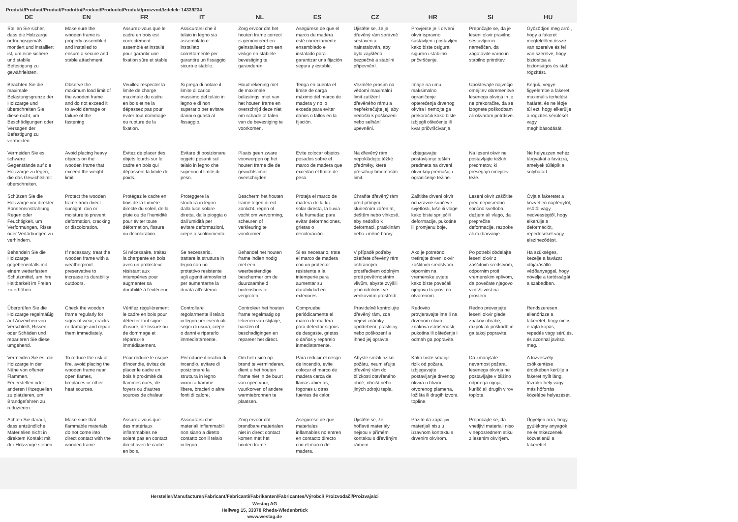Produkt/Product/Produit/Prodotto/Product/Producto/Produkt/proizvod/Izdelek: 14339234
| DE | EN | FR | IT | NL | ES | CZ | HR | SI | HU |
| --- | --- | --- | --- | --- | --- | --- | --- | --- | --- |
| Stellen Sie sicher, dass die Holzzarge ordnungsgemäß montiert und installiert ist, um eine sichere und stabile Befestigung zu gewährleisten. | Make sure the wooden frame is properly assembled and installed to ensure a secure and stable attachment. | Assurez-vous que le cadre en bois est correctement assemblé et installé pour garantir une fixation sûre et stable. | Assicurarsi che il telaio in legno sia assemblato e installato correttamente per garantire un fissaggio sicuro e stabile. | Zorg ervoor dat het houten frame correct is gemonteerd en geïnstalleerd om een veilige en stabiele bevestiging te garanderen. | Asegúrese de que el marco de madera esté correctamente ensamblado e instalado para garantizar una fijación segura y estable. | Ujistěte se, že je dřevěný rám správně sestaven a nainstalován, aby bylo zajištěno bezpečné a stabilní připevnění. | Provjerite je li drveni okvir ispravno sastavljen i postavljen kako biste osigurali sigurno i stabilno pričvršćenje. | Prepričajte se, da je leseni okvir pravilno sestavljen in nameščen, da zagotovite varno in stabilno pritrditev. | Győződjön meg arról, hogy a fakeret megfelelően össze van szerelve és fel van szerelve, hogy biztosítsa a biztonságos és stabil rögzítést. |
| Beachten Sie die maximale Belastungsgrenze der Holzzarge und überschreiten Sie diese nicht, um Beschädigungen oder Versagen der Befestigung zu vermeiden. | Observe the maximum load limit of the wooden frame and do not exceed it to avoid damage or failure of the fastening. | Veuillez respecter la limite de charge maximale du cadre en bois et ne la dépassez pas pour éviter tout dommage ou rupture de la fixation. | Si prega di notare il limite di carico massimo del telaio in legno e di non superarlo per evitare danni o guasti al fissaggio. | Houd rekening met de maximale belastingslimiet van het houten frame en overschrijd deze niet om schade of falen van de bevestiging te voorkomen. | Tenga en cuenta el límite de carga máximo del marco de madera y no lo exceda para evitar daños o fallos en la fijación. | Vezměte prosím na vědomí maximální limit zatížení dřevěného rámu a nepřekračujte jej, aby nedošlo k poškození nebo selhání upevnění. | Imajte na umu maksimalno ograničenje opterećenja drvenog okvira i nemojte ga prekoračiti kako biste izbjegli oštećenje ili kvar pričvršćivanja. | Upoštevajte največjo omejitev obremenitve lesenega okvirja in je ne prekoračite, da se izognete poškodbam ali okvaram pritrditve. | Kérjük, vegye figyelembe a fakeret maximális terhelési határát, és ne lépje túl ezt, hogy elkerülje a rögzítés sérülését vagy meghibásodását. |
| Vermeiden Sie es, schwere Gegenstände auf die Holzzarge zu legen, die das Gewichtslimit überschreiten. | Avoid placing heavy objects on the wooden frame that exceed the weight limit. | Évitez de placer des objets lourds sur le cadre en bois qui dépassent la limite de poids. | Evitare di posizionare oggetti pesanti sul telaio in legno che superino il limite di peso. | Plaats geen zware voorwerpen op het houten frame die de gewichtslimiet overschrijden. | Evite colocar objetos pesados sobre el marco de madera que excedan el límite de peso. | Na dřevěný rám nepokládejte těžké předměty, které přesahují hmotnostní limit. | Izbjegavajte postavljanje teških predmeta na drveni okvir koji premašuju ograničenje težine. | Na leseni okvir ne postavljajte težkih predmetov, ki presegajo omejitev teže. | Ne helyezzen nehéz tárgyakat a favázra, amelyek túllépik a súlyhatárt. |
| Schützen Sie die Holzzarge vor direkter Sonneneinstrahlung, Regen oder Feuchtigkeit, um Verformungen, Risse oder Verfärbungen zu verhindern. | Protect the wooden frame from direct sunlight, rain or moisture to prevent deformation, cracking or discoloration. | Protégez le cadre en bois de la lumière directe du soleil, de la pluie ou de l'humidité pour éviter toute déformation, fissure ou décoloration. | Proteggere la struttura in legno dalla luce solare diretta, dalla pioggia o dall'umidità per evitare deformazioni, crepe o scolorimento. | Bescherm het houten frame tegen direct zonlicht, regen of vocht om vervorming, scheuren of verkleuring te voorkomen. | Proteja el marco de madera de la luz solar directa, la lluvia o la humedad para evitar deformaciones, grietas o decoloración. | Chraňte dřevěný rám před přímým slunečním zářením, deštěm nebo vlhkostí, aby nedošlo k deformaci, prasklinám nebo změně barvy. | Zaštitite drveni okvir od izravne sunčeve svjetlosti, kiše ili vlage kako biste spriječili deformacije, pukotine ili promjenu boje. | Leseni okvir zaščitite pred neposredno sončno svetlobo, dežjem ali vlago, da preprečite deformacije, razpoke ali razbarvanje. | Óvja a fakeretet a közvetlen napfénytől, esőtől vagy nedvességtől, hogy elkerülje a deformációt, repedéseket vagy elszíneződést. |
| Behandeln Sie die Holzzarge gegebenenfalls mit einem wetterfesten Schutzmittel, um ihre Haltbarkeit im Freien zu erhöhen. | If necessary, treat the wooden frame with a weatherproof preservative to increase its durability outdoors. | Si nécessaire, traitez la charpente en bois avec un protecteur résistant aux intempéries pour augmenter sa durabilité à l'extérieur. | Se necessario, trattare la struttura in legno con un protettivo resistente agli agenti atmosferici per aumentarne la durata all'esterno. | Behandel het houten frame indien nodig met een weerbestendige beschermer om de duurzaamheid buitenshuis te vergroten. | Si es necesario, trate el marco de madera con un protector resistente a la intemperie para aumentar su durabilidad en exteriores. | V případě potřeby ošetřete dřevěný rám ochranným prostředkem odolným proti povětrnostním vlivům, abyste zvýšili jeho odolnost ve venkovním prostředí. | Ako je potrebno, tretirajte drveni okvir zaštitnim sredstvom otpornim na vremenske uvjete kako biste povećali njegovu trajnost na otvorenom. | Po potrebi obdelajte leseni okvir z zaščitnim sredstvom, odpornim proti vremenskim vplivom, da povečate njegovo vzdržljivost na prostem. | Ha szükséges, kezelje a favázat időjárásálló védőanyaggal, hogy növelje a tartósságát a szabadban. |
| Überprüfen Sie die Holzzarge regelmäßig auf Anzeichen von Verschleiß, Rissen oder Schäden und reparieren Sie diese umgehend. | Check the wooden frame regularly for signs of wear, cracks or damage and repair them immediately. | Vérifiez régulièrement le cadre en bois pour détecter tout signe d'usure, de fissure ou de dommage et réparez-le immédiatement. | Controllare regolarmente il telaio in legno per eventuali segni di usura, crepe o danni e ripararlo immediatamente. | Controleer het houten frame regelmatig op tekenen van slijtage, barsten of beschadigingen en repareer het direct. | Compruebe periódicamente el marco de madera para detectar signos de desgaste, grietas o daños y repárelo inmediatamente. | Pravidelně kontrolujte dřevěný rám, zda nejeví známky opotřebení, praskliny nebo poškození a ihned jej opravte. | Redovito provjeravajte ima li na drvenom okviru znakova istrošenosti, pukotina ili oštećenja i odmah ga popravite. | Redno preverjajte leseni okvir glede znakov obrabe, razpok ali poškodb in ga takoj popravite. | Rendszeresen ellenőrizze a fakeretet, hogy nincs-e rajta kopás, repedés vagy sérülés, és azonnal javítsa meg. |
| Vermeiden Sie es, die Holzzarge in der Nähe von offenen Flammen, Feuerstellen oder anderen Hitzequellen zu platzieren, um Brandgefahren zu reduzieren. | To reduce the risk of fire, avoid placing the wooden frame near open flames, fireplaces or other heat sources. | Pour réduire le risque d'incendie, évitez de placer le cadre en bois à proximité de flammes nues, de foyers ou d'autres sources de chaleur. | Per ridurre il rischio di incendio, evitare di posizionare la struttura in legno vicino a fiamme libere, bracieri o altre fonti di calore. | Om het risico op brand te verminderen, dient u het houten frame niet in de buurt van open vuur, vuurkorven of andere warmtebronnen te plaatsen. | Para reducir el riesgo de incendio, evite colocar el marco de madera cerca de llamas abiertas, fogones u otras fuentes de calor. | Abyste snížili riziko požáru, neumisťujte dřevěný rám do blízkosti otevřeného ohně, ohniší nebo jiných zdrojů tepla. | Kako biste smanjili rizik od požara, izbjegavajte postavljanje drvenog okvira u blizini otvorenog plamena, ložišta ili drugih izvora topline. | Da zmanjšate nevarnost požara, lesenega okvirja ne postavljajte v bližino odprtega ognja, kurišč ali drugih virov toplote. | A tűzveszély csökkentése érdekében kerülje a fakeret nyílt láng, tűzrakó hely vagy más hőforrás közelébe helyezését. |
| Achten Sie darauf, dass entzündliche Materialien nicht in direktem Kontakt mit der Holzzarge stehen. | Make sure that flammable materials do not come into direct contact with the wooden frame. | Assurez-vous que des matériaux inflammables ne soient pas en contact direct avec le cadre en bois. | Assicurarsi che materiali infiammabili non siano a diretto contatto con il telaio in legno. | Zorg ervoor dat brandbare materialen niet in direct contact komen met het houten frame. | Asegúrese de que materiales inflamables no entren en contacto directo con el marco de madera. | Ujistěte se, že hořlavé materiály nejsou v přímém kontaktu s dřevěným rámem. | Pazite da zapaljivi materijali nisu u izravnom kontaktu s drvenim okvirom. | Prepričajte se, da vnetljivi materiali niso v neposrednem stiku z lesenim okvirjem. | Ügyeljen arra, hogy gyúlékony anyagok ne érintkezzenek közvetlenül a fakerettel. |
Hersteller/Manufacturer/Fabricant/Fabricanti/Fabrikanten/Fabricantes/Výrobci/ Proizvođači/Proizvajalci
Westag AG
Hellweg 15, 33378 Rheda-Wiedenbrück
www.westag.de